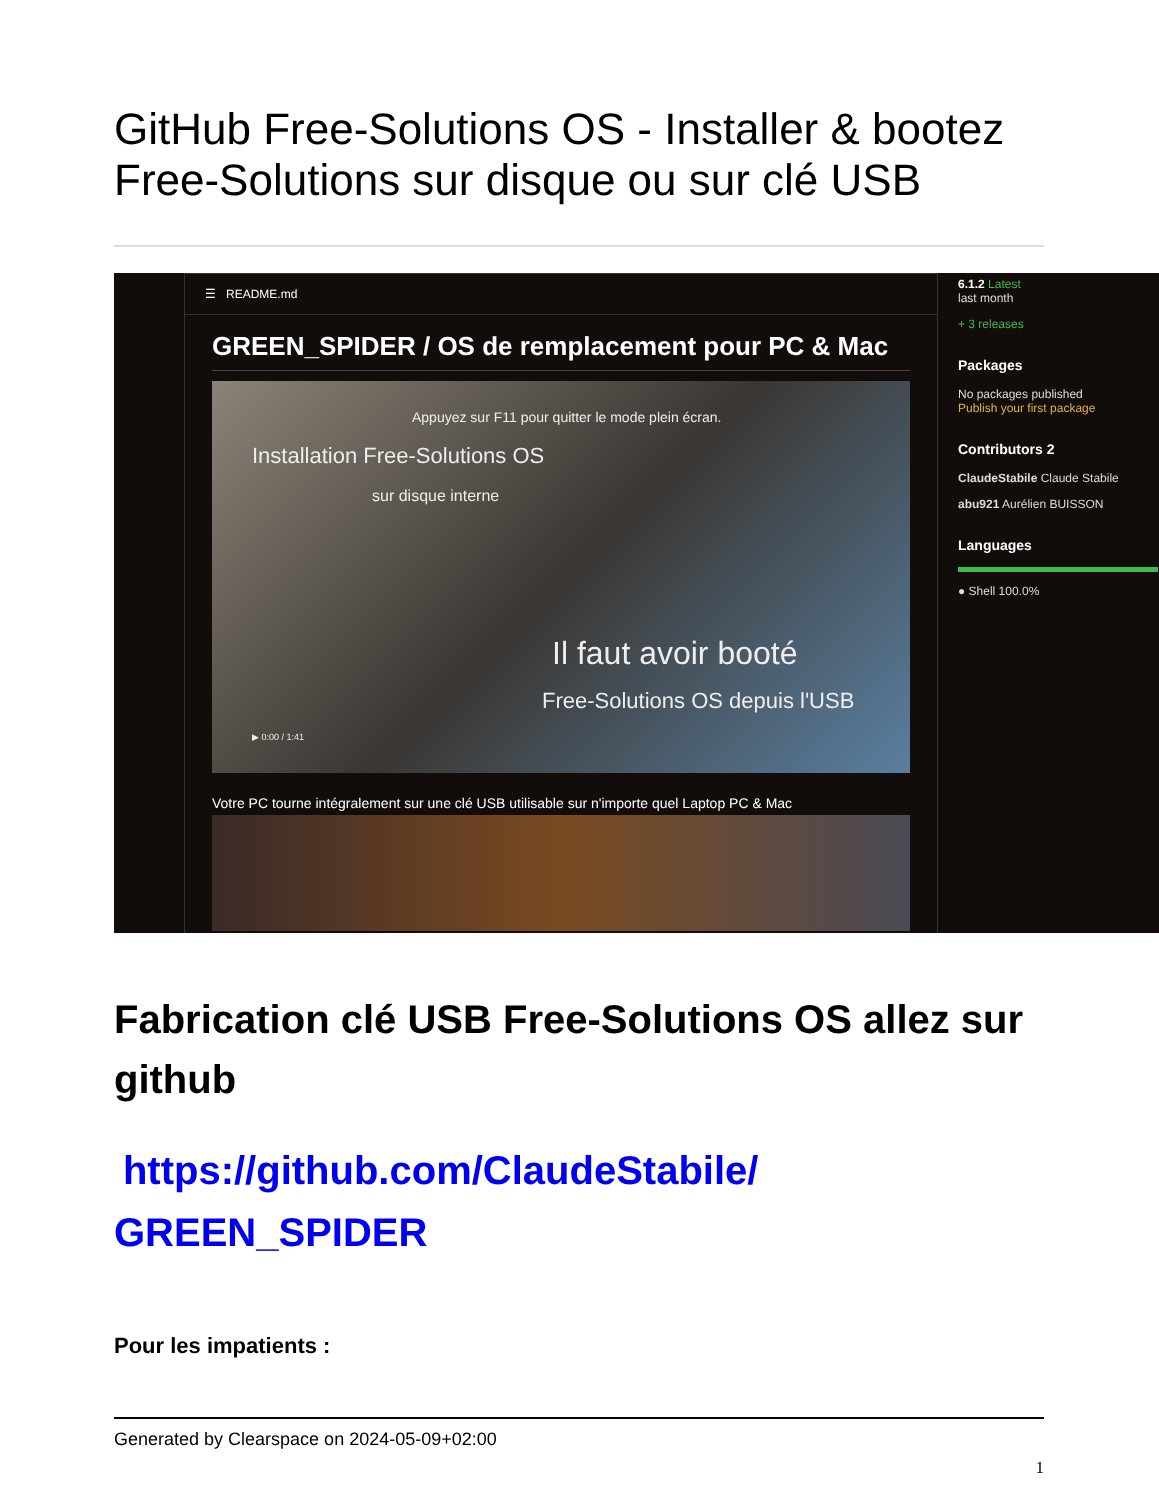GitHub Free-Solutions OS - Installer & bootez Free-Solutions sur disque ou sur clé USB
☰ README.md
GREEN_SPIDER / OS de remplacement pour PC & Mac
Appuyez sur F11 pour quitter le mode plein écran.
Installation Free-Solutions OS
sur disque interne
Il faut avoir booté
Free-Solutions OS depuis l'USB
▶ 0:00 / 1:41
Votre PC tourne intégralement sur une clé USB utilisable sur n'importe quel Laptop PC & Mac
6.1.2 Latest
last month
+ 3 releases
Packages
No packages published
Publish your first package
Contributors 2
ClaudeStabile Claude Stabile
abu921 Aurélien BUISSON
Languages
● Shell 100.0%
Fabrication clé USB Free-Solutions OS allez sur github
https://github.com/ClaudeStabile/ GREEN_SPIDER
Pour les impatients :
Generated by Clearspace on 2024-05-09+02:00
1